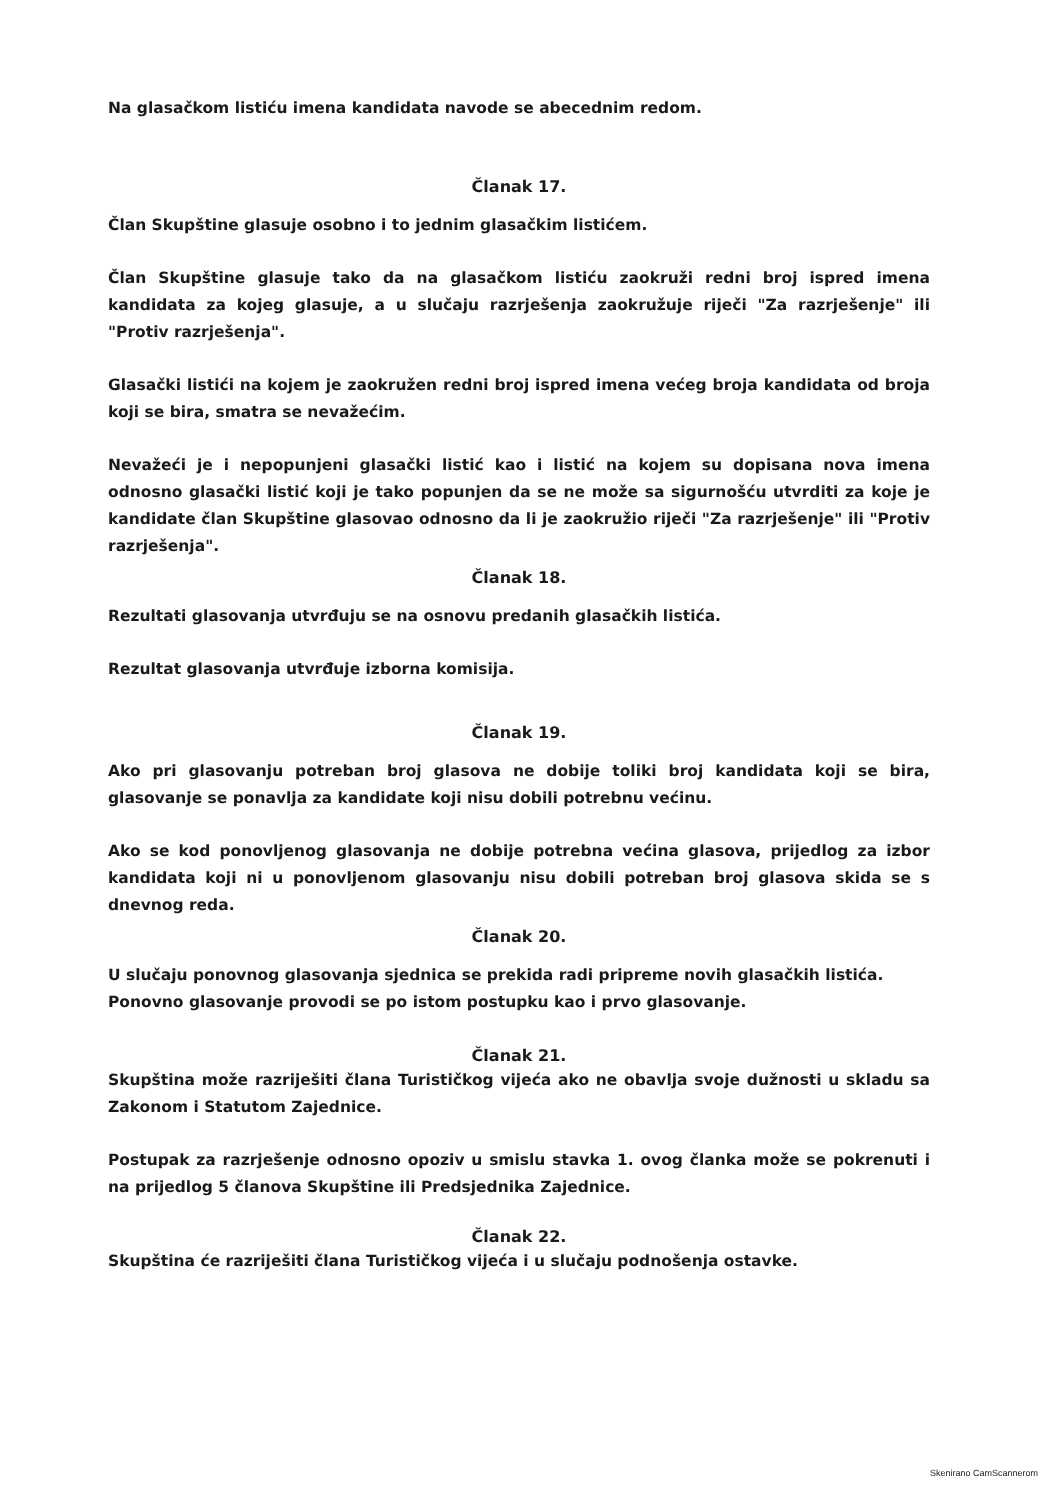Na glasačkom listiću imena kandidata navode se abecednim redom.
Članak 17.
Član Skupštine glasuje osobno i to jednim glasačkim listićem.
Član Skupštine glasuje tako da na glasačkom listiću zaokruži redni broj ispred imena kandidata za kojeg glasuje, a u slučaju razrješenja zaokružuje riječi "Za razrješenje" ili "Protiv razrješenja".
Glasački listići na kojem je zaokružen redni broj ispred imena većeg broja kandidata od broja koji se bira, smatra se nevažećim.
Nevažeći je i nepopunjeni glasački listić kao i listić na kojem su dopisana nova imena odnosno glasački listić koji je tako popunjen da se ne može sa sigurnošću utvrditi za koje je kandidate član Skupštine glasovao odnosno da li je zaokružio riječi "Za razrješenje" ili "Protiv razrješenja".
Članak 18.
Rezultati glasovanja utvrđuju se na osnovu predanih glasačkih listića.
Rezultat glasovanja utvrđuje izborna komisija.
Članak 19.
Ako pri glasovanju potreban broj glasova ne dobije toliki broj kandidata koji se bira, glasovanje se ponavlja za kandidate koji nisu dobili potrebnu većinu.
Ako se kod ponovljenog glasovanja ne dobije potrebna većina glasova, prijedlog za izbor kandidata koji ni u ponovljenom glasovanju nisu dobili potreban broj glasova skida se s dnevnog reda.
Članak 20.
U slučaju ponovnog glasovanja sjednica se prekida radi pripreme novih glasačkih listića.
Ponovno glasovanje provodi se po istom postupku kao i prvo glasovanje.
Članak 21.
Skupština može razriješiti člana Turističkog vijeća ako ne obavlja svoje dužnosti u skladu sa Zakonom i Statutom Zajednice.
Postupak za razrješenje odnosno opoziv u smislu stavka 1. ovog članka može se pokrenuti i na prijedlog 5 članova Skupštine ili Predsjednika Zajednice.
Članak 22.
Skupština će razriješiti člana Turističkog vijeća i u slučaju podnošenja ostavke.
Skenirano CamScannerom